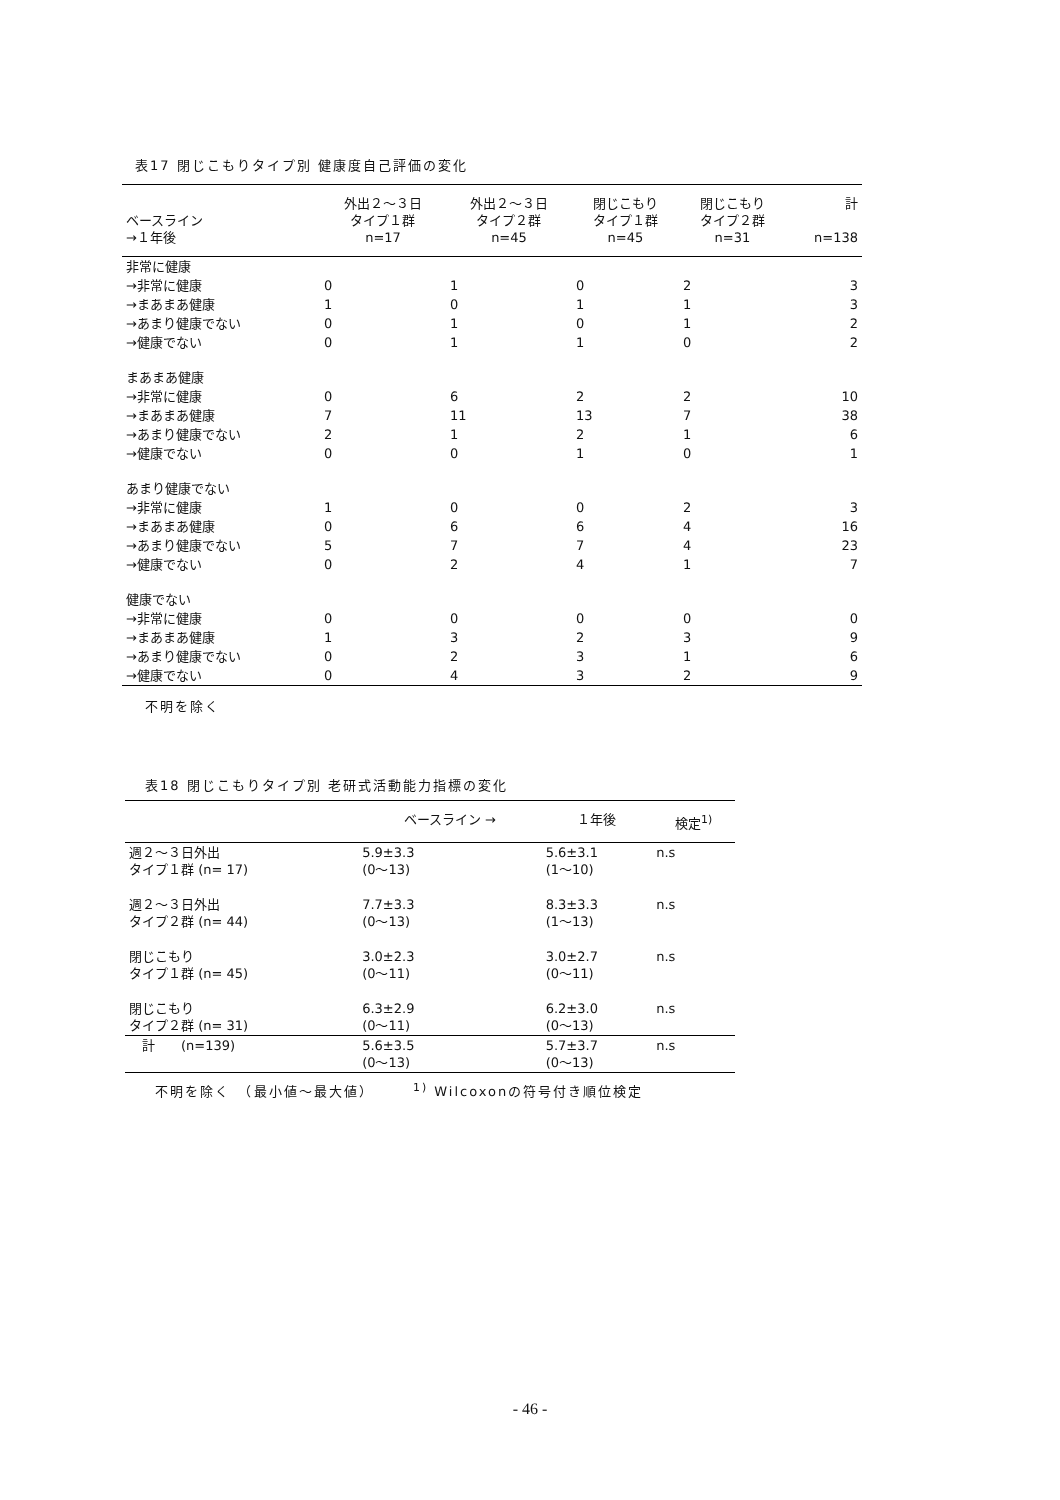表17 閉じこもりタイプ別 健康度自己評価の変化
| ベースライン →１年後 | 外出２～３日 タイプ１群 n=17 | 外出２～３日 タイプ２群 n=45 | 閉じこもり タイプ１群 n=45 | 閉じこもり タイプ２群 n=31 | 計 n=138 |
| --- | --- | --- | --- | --- | --- |
| 非常に健康 | | | | | |
| →非常に健康 | 0 | 1 | 0 | 2 | 3 |
| →まあまあ健康 | 1 | 0 | 1 | 1 | 3 |
| →あまり健康でない | 0 | 1 | 0 | 1 | 2 |
| →健康でない | 0 | 1 | 1 | 0 | 2 |
| まあまあ健康 | | | | | |
| →非常に健康 | 0 | 6 | 2 | 2 | 10 |
| →まあまあ健康 | 7 | 11 | 13 | 7 | 38 |
| →あまり健康でない | 2 | 1 | 2 | 1 | 6 |
| →健康でない | 0 | 0 | 1 | 0 | 1 |
| あまり健康でない | | | | | |
| →非常に健康 | 1 | 0 | 0 | 2 | 3 |
| →まあまあ健康 | 0 | 6 | 6 | 4 | 16 |
| →あまり健康でない | 5 | 7 | 7 | 4 | 23 |
| →健康でない | 0 | 2 | 4 | 1 | 7 |
| 健康でない | | | | | |
| →非常に健康 | 0 | 0 | 0 | 0 | 0 |
| →まあまあ健康 | 1 | 3 | 2 | 3 | 9 |
| →あまり健康でない | 0 | 2 | 3 | 1 | 6 |
| →健康でない | 0 | 4 | 3 | 2 | 9 |
不明を除く
表18 閉じこもりタイプ別 老研式活動能力指標の変化
| | ベースライン → | １年後 | 検定<sup>1)</sup> |
| --- | --- | --- | --- |
| 週２～３日外出 タイプ１群 (n= 17) | 5.9±3.3 (0～13) | 5.6±3.1 (1～10) | n.s |
| 週２～３日外出 タイプ２群 (n= 44) | 7.7±3.3 (0～13) | 8.3±3.3 (1～13) | n.s |
| 閉じこもり タイプ１群 (n= 45) | 3.0±2.3 (0～11) | 3.0±2.7 (0～11) | n.s |
| 閉じこもり タイプ２群 (n= 31) | 6.3±2.9 (0～11) | 6.2±3.0 (0～13) | n.s |
| 計 (n=139) | 5.6±3.5 (0～13) | 5.7±3.7 (0～13) | n.s |
不明を除く　（最小値～最大値）　　　<sup>1)</sup> Wilcoxonの符号付き順位検定
- 46 -